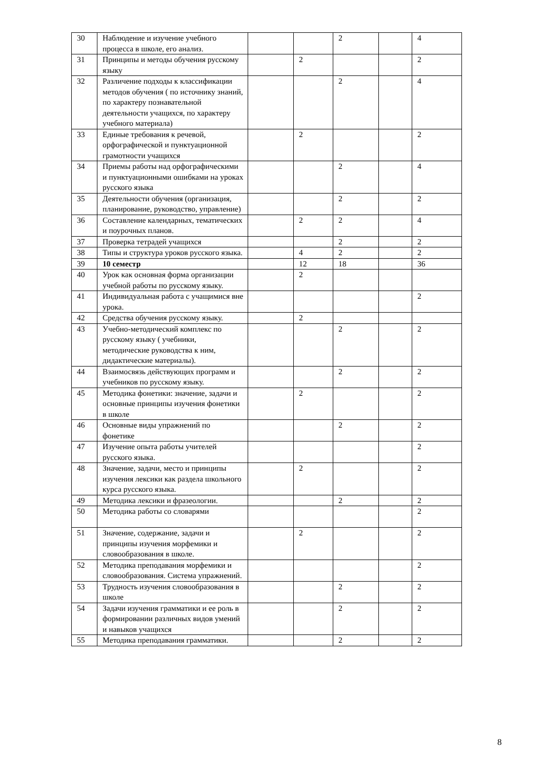| 30 | Наблюдение и изучение учебного процесса в школе, его анализ. | | | 2 | | 4 |
| 31 | Принципы и методы обучения русскому языку | | 2 | | | 2 |
| 32 | Различение подходы к классификации методов обучения ( по источнику знаний, по характеру познавательной деятельности учащихся, по характеру учебного материала) | | | 2 | | 4 |
| 33 | Единые требования к речевой, орфографической и пунктуационной грамотности учащихся | | 2 | | | 2 |
| 34 | Приемы работы над орфографическими и пунктуационными ошибками на уроках русского языка | | | 2 | | 4 |
| 35 | Деятельности обучения (организация, планирование, руководство, управление) | | | 2 | | 2 |
| 36 | Составление календарных, тематических и поурочных планов. | | 2 | 2 | | 4 |
| 37 | Проверка тетрадей учащихся | | | 2 | | 2 |
| 38 | Типы и структура уроков русского языка. | | 4 | 2 | | 2 |
| 39 | 10 семестр | | 12 | 18 | | 36 |
| 40 | Урок как основная форма организации учебной работы по русскому языку. | | 2 | | | |
| 41 | Индивидуальная работа с учащимися вне урока. | | | | | 2 |
| 42 | Средства обучения русскому языку. | | 2 | | | |
| 43 | Учебно-методический комплекс по русскому языку ( учебники, методические руководства к ним, дидактические материалы). | | | 2 | | 2 |
| 44 | Взаимосвязь действующих программ и учебников по русскому языку. | | | 2 | | 2 |
| 45 | Методика фонетики: значение, задачи и основные принципы изучения фонетики в школе | | 2 | | | 2 |
| 46 | Основные виды упражнений по фонетике | | | 2 | | 2 |
| 47 | Изучение опыта работы учителей русского языка. | | | | | 2 |
| 48 | Значение, задачи, место и принципы изучения лексики как раздела школьного курса русского языка. | | 2 | | | 2 |
| 49 | Методика лексики и фразеологии. | | | 2 | | 2 |
| 50 | Методика работы со словарями | | | | | 2 |
| 51 | Значение, содержание, задачи и принципы изучения морфемики и словообразования в школе. | | 2 | | | 2 |
| 52 | Методика преподавания морфемики и словообразования. Система упражнений. | | | | | 2 |
| 53 | Трудность изучения словообразования в школе | | | 2 | | 2 |
| 54 | Задачи изучения грамматики и ее роль в формировании различных видов умений и навыков учащихся | | | 2 | | 2 |
| 55 | Методика преподавания грамматики. | | | 2 | | 2 |
8